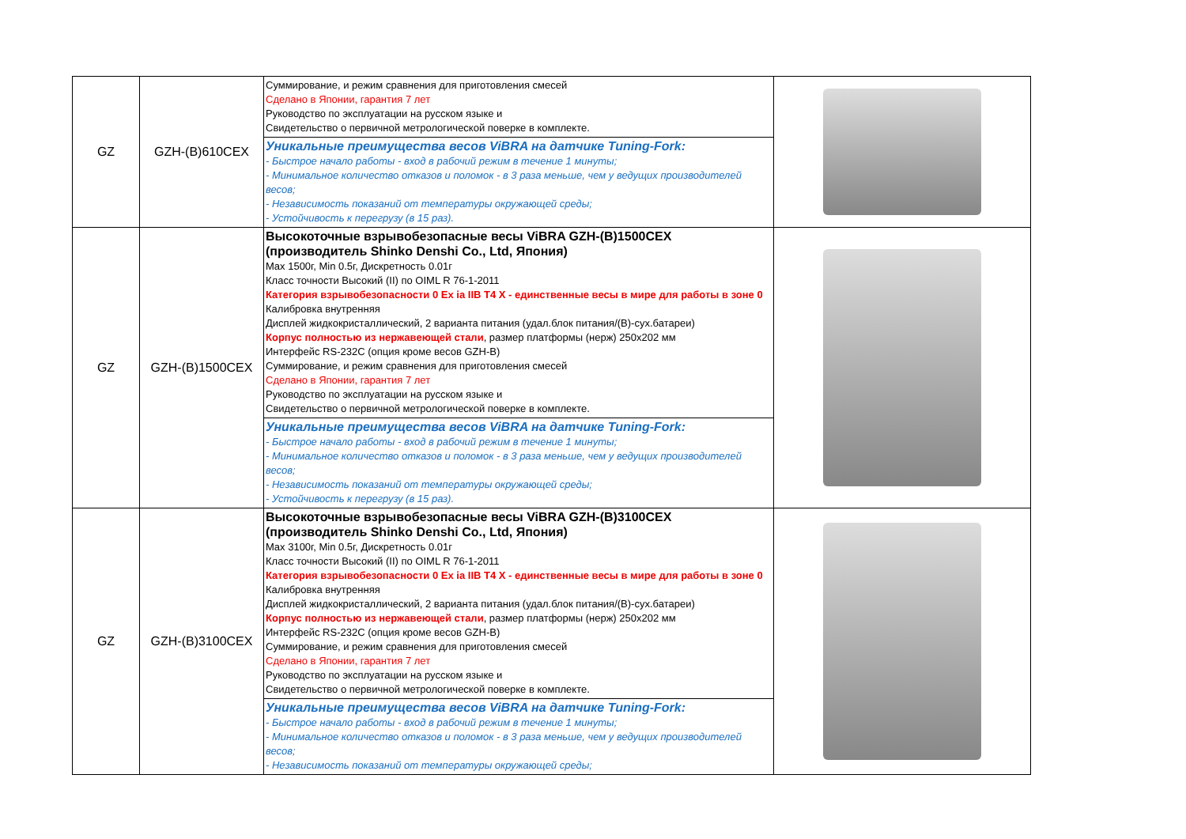| GZ | GZH-(B)610CEX | Суммирование, и режим сравнения для приготовления смесей Сделано в Японии, гарантия 7 лет Руководство по эксплуатации на русском языке и Свидетельство о первичной метрологической поверке в комплекте. | |
| | | Уникальные преимущества весов ViBRA на датчике Tuning-Fork: - Быстрое начало работы - вход в рабочий режим в течение 1 минуты; - Минимальное количество отказов и поломок - в 3 раза меньше, чем у ведущих производителей весов; - Независимость показаний от температуры окружающей среды; - Устойчивость к перегрузу (в 15 раз). | |
| GZ | GZH-(B)1500CEX | Высокоточные взрывобезопасные весы ViBRA GZH-(B)1500CEX (производитель Shinko Denshi Co., Ltd, Япония) Max 1500г, Min 0.5г, Дискретность 0.01г Класс точности Высокий (II) по OIML R 76-1-2011 Категория взрывобезопасности 0 Ex ia IIB T4 X - единственные весы в мире для работы в зоне 0 Калибровка внутренняя Дисплей жидкокристаллический, 2 варианта питания (удал.блок питания/(B)-сух.батареи) Корпус полностью из нержавеющей стали , размер платформы (нерж) 250х202 мм Интерфейс RS-232C (опция кроме весов GZH-B) Суммирование, и режим сравнения для приготовления смесей Сделано в Японии, гарантия 7 лет Руководство по эксплуатации на русском языке и Свидетельство о первичной метрологической поверке в комплекте. | |
| | | Уникальные преимущества весов ViBRA на датчике Tuning-Fork: - Быстрое начало работы - вход в рабочий режим в течение 1 минуты; - Минимальное количество отказов и поломок - в 3 раза меньше, чем у ведущих производителей весов; - Независимость показаний от температуры окружающей среды; - Устойчивость к перегрузу (в 15 раз). | |
| GZ | GZH-(B)3100CEX | Высокоточные взрывобезопасные весы ViBRA GZH-(B)3100CEX (производитель Shinko Denshi Co., Ltd, Япония) Max 3100г, Min 0.5г, Дискретность 0.01г Класс точности Высокий (II) по OIML R 76-1-2011 Категория взрывобезопасности 0 Ex ia IIB T4 X - единственные весы в мире для работы в зоне 0 Калибровка внутренняя Дисплей жидкокристаллический, 2 варианта питания (удал.блок питания/(B)-сух.батареи) Корпус полностью из нержавеющей стали , размер платформы (нерж) 250х202 мм Интерфейс RS-232C (опция кроме весов GZH-B) Суммирование, и режим сравнения для приготовления смесей Сделано в Японии, гарантия 7 лет Руководство по эксплуатации на русском языке и Свидетельство о первичной метрологической поверке в комплекте. | |
| | | Уникальные преимущества весов ViBRA на датчике Tuning-Fork: - Быстрое начало работы - вход в рабочий режим в течение 1 минуты; - Минимальное количество отказов и поломок - в 3 раза меньше, чем у ведущих производителей весов; - Независимость показаний от температуры окружающей среды; | |